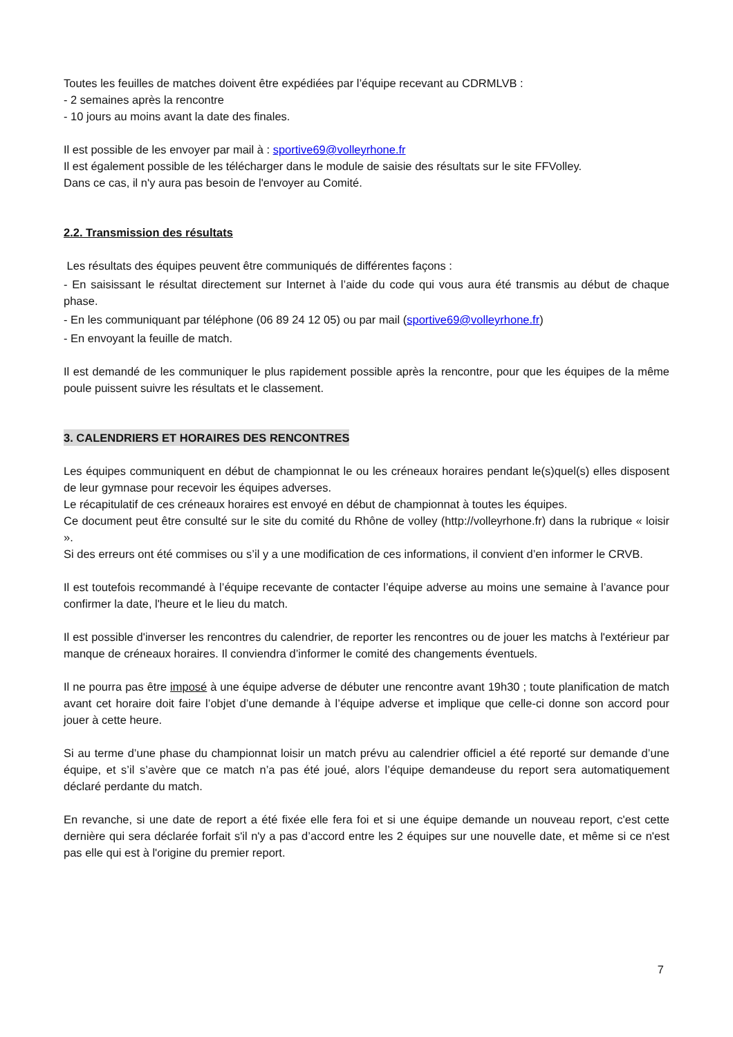Toutes les feuilles de matches doivent être expédiées par l’équipe recevant au CDRMLVB :
- 2 semaines après la rencontre
- 10 jours au moins avant la date des finales.
Il est possible de les envoyer par mail à : sportive69@volleyrhone.fr
Il est également possible de les télécharger dans le module de saisie des résultats sur le site FFVolley.
Dans ce cas, il n'y aura pas besoin de l'envoyer au Comité.
2.2. Transmission des résultats
Les résultats des équipes peuvent être communiqués de différentes façons :
- En saisissant le résultat directement sur Internet à l’aide du code qui vous aura été transmis au début de chaque phase.
- En les communiquant par téléphone (06 89 24 12 05) ou par mail (sportive69@volleyrhone.fr)
- En envoyant la feuille de match.
Il est demandé de les communiquer le plus rapidement possible après la rencontre, pour que les équipes de la même poule puissent suivre les résultats et le classement.
3. CALENDRIERS ET HORAIRES DES RENCONTRES
Les équipes communiquent en début de championnat le ou les créneaux horaires pendant le(s)quel(s) elles disposent de leur gymnase pour recevoir les équipes adverses.
Le récapitulatif de ces créneaux horaires est envoyé en début de championnat à toutes les équipes.
Ce document peut être consulté sur le site du comité du Rhône de volley (http://volleyrhone.fr) dans la rubrique « loisir ».
Si des erreurs ont été commises ou s’il y a une modification de ces informations, il convient d’en informer le CRVB.
Il est toutefois recommandé à l’équipe recevante de contacter l’équipe adverse au moins une semaine à l’avance pour confirmer la date, l'heure et le lieu du match.
Il est possible d'inverser les rencontres du calendrier, de reporter les rencontres ou de jouer les matchs à l'extérieur par manque de créneaux horaires. Il conviendra d’informer le comité des changements éventuels.
Il ne pourra pas être imposé à une équipe adverse de débuter une rencontre avant 19h30 ; toute planification de match avant cet horaire doit faire l’objet d’une demande à l’équipe adverse et implique que celle-ci donne son accord pour jouer à cette heure.
Si au terme d’une phase du championnat loisir un match prévu au calendrier officiel a été reporté sur demande d’une équipe, et s’il s’avère que ce match n’a pas été joué, alors l’équipe demandeuse du report sera automatiquement déclaré perdante du match.
En revanche, si une date de report a été fixée elle fera foi et si une équipe demande un nouveau report, c'est cette dernière qui sera déclarée forfait s'il n'y a pas d’accord entre les 2 équipes sur une nouvelle date, et même si ce n'est pas elle qui est à l'origine du premier report.
7